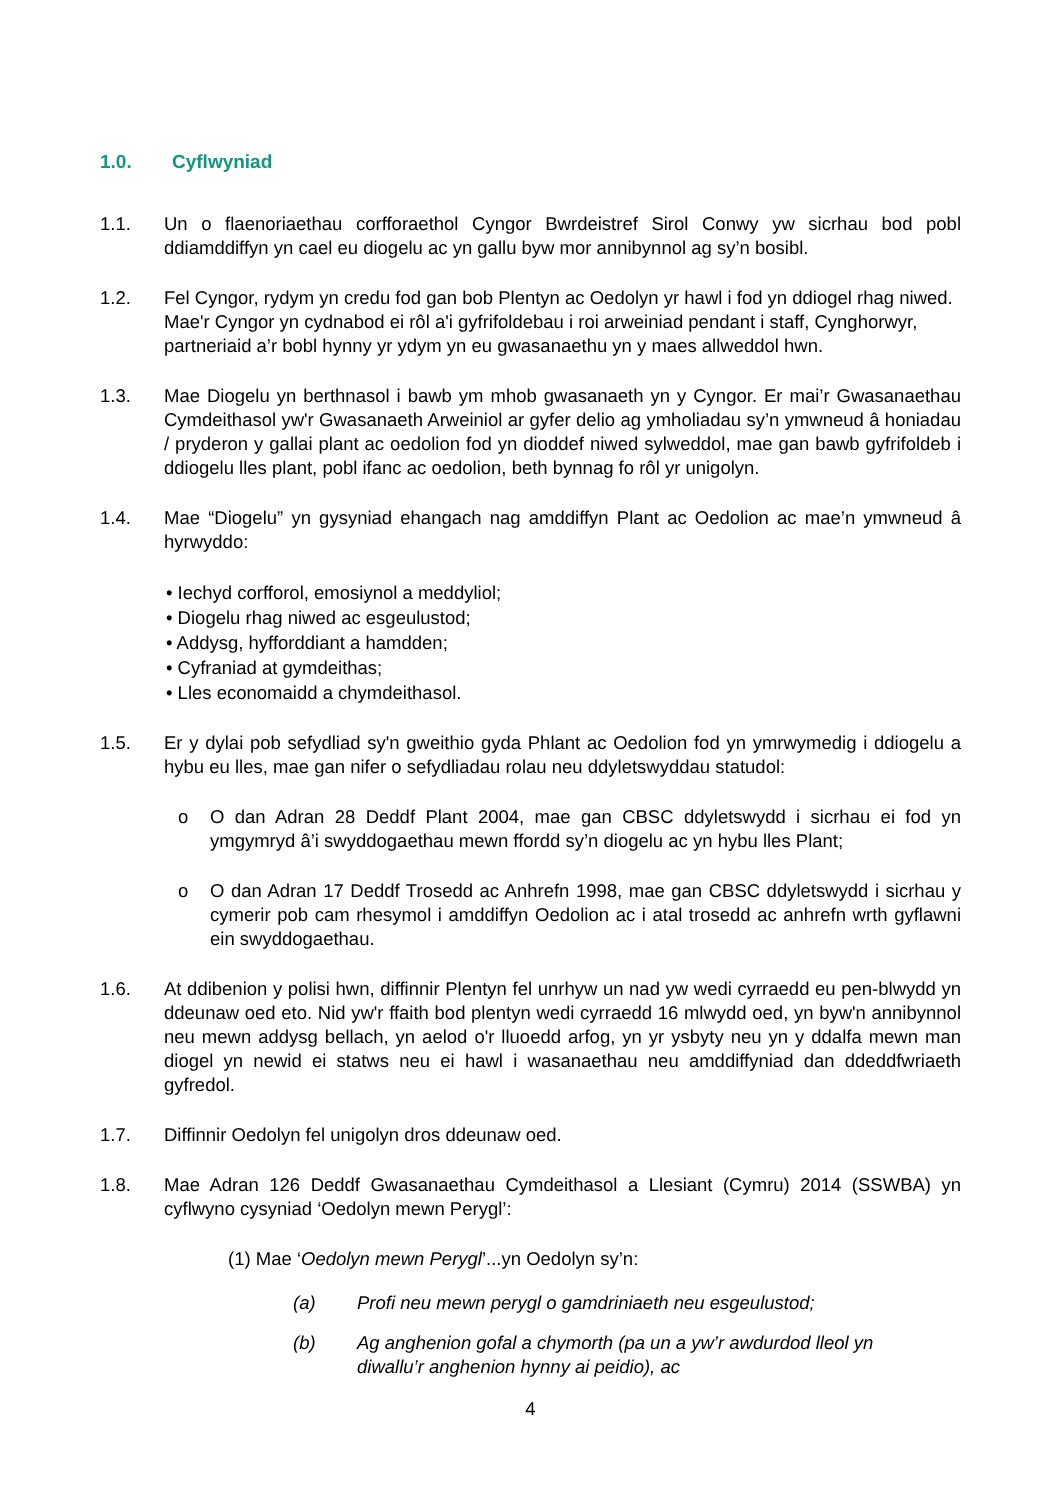1.0. Cyflwyniad
1.1. Un o flaenoriaethau corfforaethol Cyngor Bwrdeistref Sirol Conwy yw sicrhau bod pobl ddiamddiffyn yn cael eu diogelu ac yn gallu byw mor annibynnol ag sy’n bosibl.
1.2. Fel Cyngor, rydym yn credu fod gan bob Plentyn ac Oedolyn yr hawl i fod yn ddiogel rhag niwed. Mae'r Cyngor yn cydnabod ei rôl a'i gyfrifoldebau i roi arweiniad pendant i staff, Cynghorwyr, partneriaid a’r bobl hynny yr ydym yn eu gwasanaethu yn y maes allweddol hwn.
1.3. Mae Diogelu yn berthnasol i bawb ym mhob gwasanaeth yn y Cyngor. Er mai’r Gwasanaethau Cymdeithasol yw'r Gwasanaeth Arweiniol ar gyfer delio ag ymholiadau sy’n ymwneud â honiadau / pryderon y gallai plant ac oedolion fod yn dioddef niwed sylweddol, mae gan bawb gyfrifoldeb i ddiogelu lles plant, pobl ifanc ac oedolion, beth bynnag fo rôl yr unigolyn.
1.4. Mae “Diogelu” yn gysyniad ehangach nag amddiffyn Plant ac Oedolion ac mae’n ymwneud â hyrwyddo:
• Iechyd corfforol, emosiynol a meddyliol;
• Diogelu rhag niwed ac esgeulustod;
• Addysg, hyfforddiant a hamdden;
• Cyfraniad at gymdeithas;
• Lles economaidd a chymdeithasol.
1.5. Er y dylai pob sefydliad sy'n gweithio gyda Phlant ac Oedolion fod yn ymrwymedig i ddiogelu a hybu eu lles, mae gan nifer o sefydliadau rolau neu ddyletswyddau statudol:
o O dan Adran 28 Deddf Plant 2004, mae gan CBSC ddyletswydd i sicrhau ei fod yn ymgymryd â’i swyddogaethau mewn ffordd sy’n diogelu ac yn hybu lles Plant;
o O dan Adran 17 Deddf Trosedd ac Anhrefn 1998, mae gan CBSC ddyletswydd i sicrhau y cymerir pob cam rhesymol i amddiffyn Oedolion ac i atal trosedd ac anhrefn wrth gyflawni ein swyddogaethau.
1.6. At ddibenion y polisi hwn, diffinnir Plentyn fel unrhyw un nad yw wedi cyrraedd eu pen-blwydd yn ddeunaw oed eto. Nid yw'r ffaith bod plentyn wedi cyrraedd 16 mlwydd oed, yn byw'n annibynnol neu mewn addysg bellach, yn aelod o'r lluoedd arfog, yn yr ysbyty neu yn y ddalfa mewn man diogel yn newid ei statws neu ei hawl i wasanaethau neu amddiffyniad dan ddeddfwriaeth gyfredol.
1.7. Diffinnir Oedolyn fel unigolyn dros ddeunaw oed.
1.8. Mae Adran 126 Deddf Gwasanaethau Cymdeithasol a Llesiant (Cymru) 2014 (SSWBA) yn cyflwyno cysyniad ‘Oedolyn mewn Perygl’:
(1) Mae ‘Oedolyn mewn Perygl’...yn Oedolyn sy’n:
(a) Profi neu mewn perygl o gamdriniaeth neu esgeulustod;
(b) Ag anghenion gofal a chymorth (pa un a yw’r awdurdod lleol yn diwallu’r anghenion hynny ai peidio), ac
4